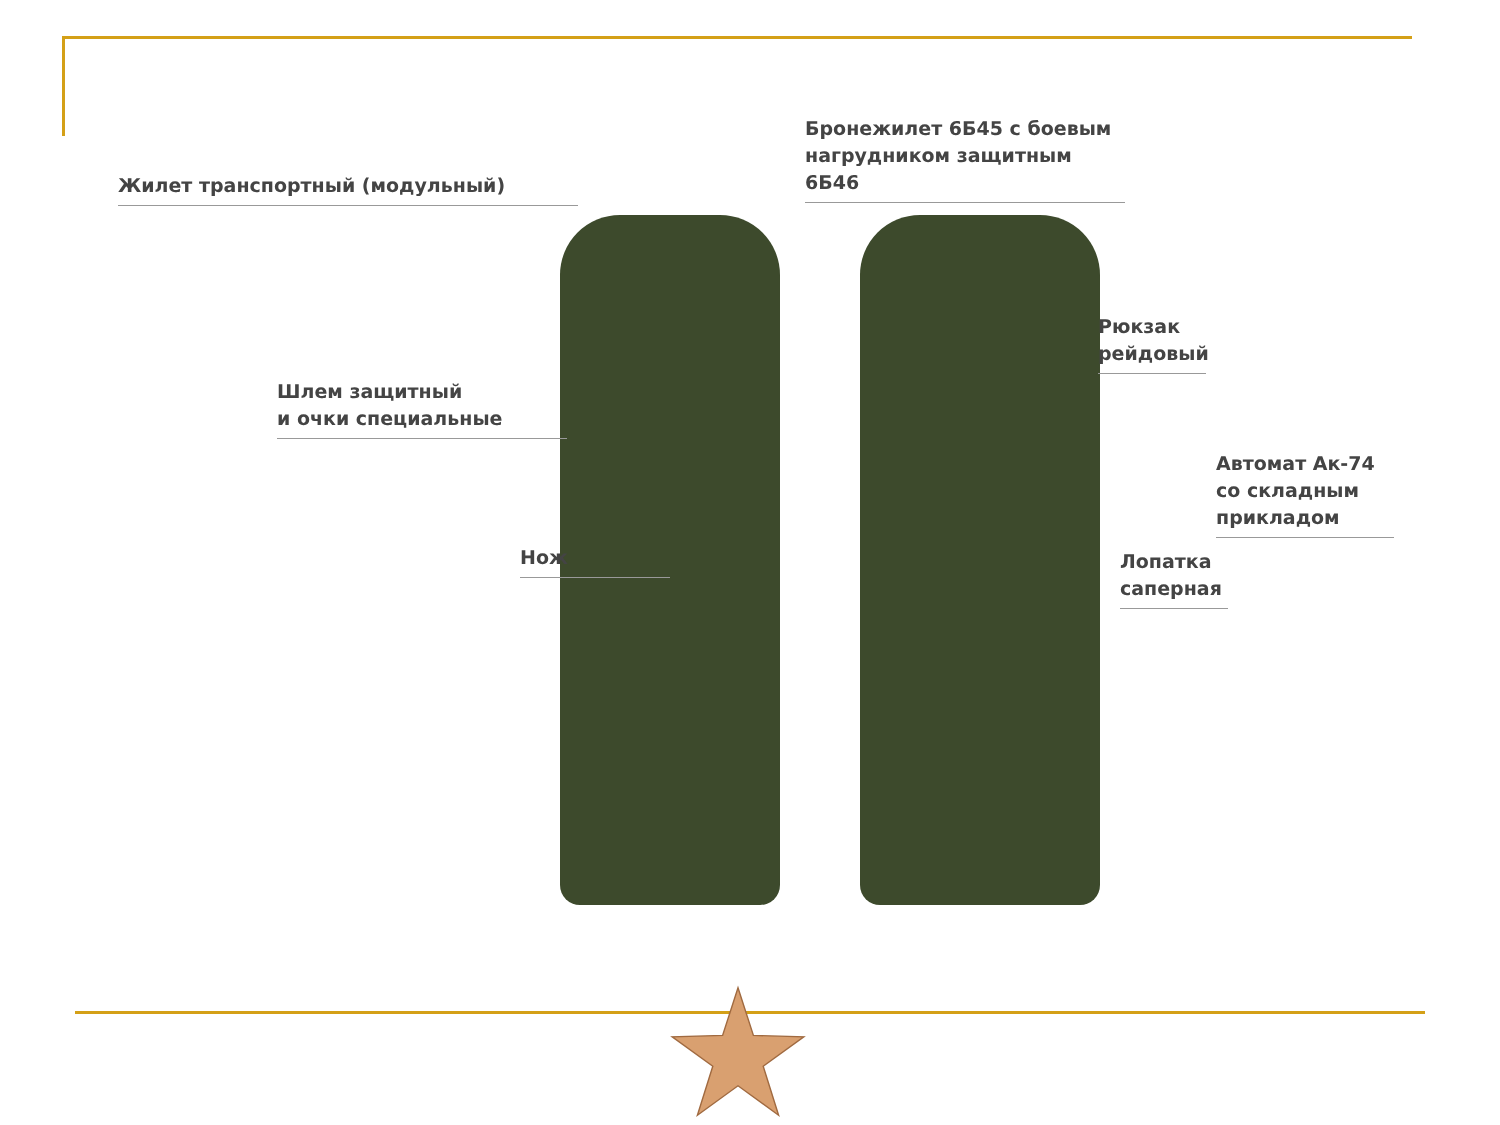Жилет транспортный (модульный)
Бронежилет 6Б45 с боевым нагрудником защитным 6Б46
Шлем защитный
и очки специальные
Рюкзак
рейдовый
Автомат Ак-74
со складным
прикладом
Нож
Лопатка
саперная